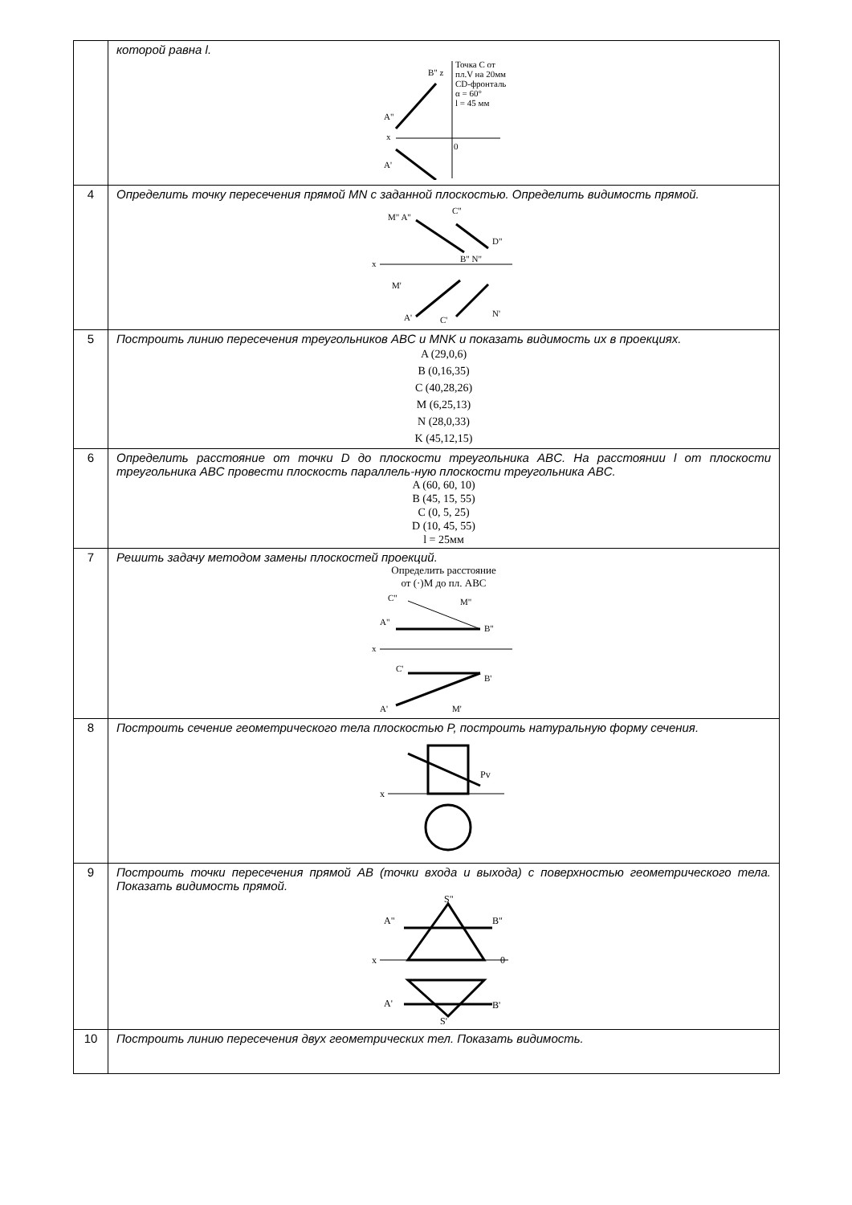| | которой равна l. x A" B" z A' 0 Точка C от пл.V на 20мм CD-фронталь α = 60° l = 45 мм |
| 4 | Определить точку пересечения прямой MN с заданной плоскостью. Определить видимость прямой. x M" A" C" D" B" N" M' A' C' N' |
| 5 | Построить линию пересечения треугольников ABC и MNK и показать видимость их в проекциях. A (29,0,6) B (0,16,35) C (40,28,26) M (6,25,13) N (28,0,33) K (45,12,15) |
| 6 | Определить расстояние от точки D до плоскости треугольника ABC. На расстоянии l от плоскости треугольника ABC провести плоскость параллель-ную плоскости треугольника ABC. A (60, 60, 10) B (45, 15, 55) C (0, 5, 25) D (10, 45, 55) l = 25мм |
| 7 | Решить задачу методом замены плоскостей проекций. Определить расстояние от (·)M до пл. ABC x C" M" A" B" C' B' A' M' |
| 8 | Построить сечение геометрического тела плоскостью P, построить натуральную форму сечения. x Pv |
| 9 | Построить точки пересечения прямой AB (точки входа и выхода) с поверхностью геометрического тела. Показать видимость прямой. x S" A" B" 0 A' B' S' |
| 10 | Построить линию пересечения двух геометрических тел. Показать видимость. |